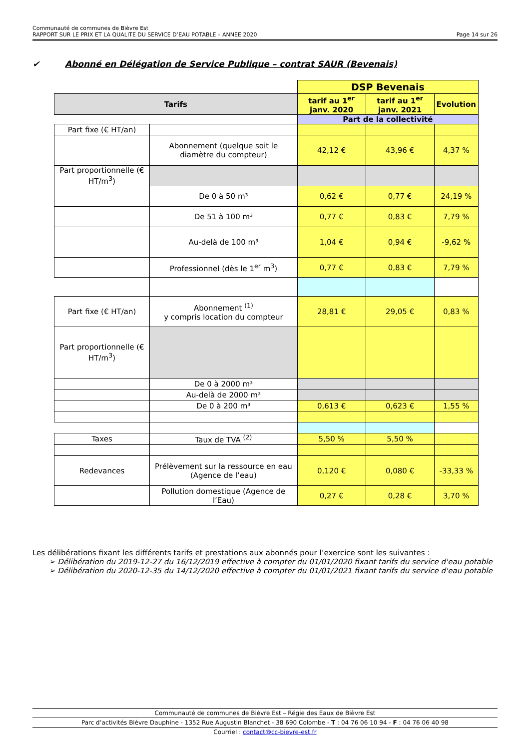Communauté de communes de Bièvre Est
RAPPORT SUR LE PRIX ET LA QUALITE DU SERVICE D’EAU POTABLE – ANNEE 2020 Page 14 sur 26
✔ Abonné en Délégation de Service Publique – contrat SAUR (Bevenais)
| | | DSP Bevenais | | |
| Tarifs | | tarif au 1<sup>er</sup> janv. 2020 | tarif au 1<sup>er</sup> janv. 2021 | Evolution |
| | | Part de la collectivité | | |
| Part fixe (€ HT/an) | | | | |
| | Abonnement (quelque soit le diamètre du compteur) | 42,12 € | 43,96 € | 4,37 % |
| Part proportionnelle (€ HT/m<sup>3</sup>) | | | | |
| | De 0 à 50 m³ | 0,62 € | 0,77 € | 24,19 % |
| | De 51 à 100 m³ | 0,77 € | 0,83 € | 7,79 % |
| | Au-delà de 100 m³ | 1,04 € | 0,94 € | -9,62 % |
| | Professionnel (dès le 1<sup>er</sup> m<sup>3</sup>) | 0,77 € | 0,83 € | 7,79 % |
| Part fixe (€ HT/an) | Abonnement <sup>(1)</sup> y compris location du compteur | 28,81 € | 29,05 € | 0,83 % |
| Part proportionnelle (€ HT/m<sup>3</sup>) | | | | |
| | De 0 à 2000 m³ | | | |
| | Au-delà de 2000 m³ | | | |
| | De 0 à 200 m³ | 0,613 € | 0,623 € | 1,55 % |
| Taxes | Taux de TVA <sup>(2)</sup> | 5,50 % | 5,50 % | |
| Redevances | Prélèvement sur la ressource en eau (Agence de l’eau) | 0,120 € | 0,080 € | -33,33 % |
| | Pollution domestique (Agence de l’Eau) | 0,27 € | 0,28 € | 3,70 % |
Les délibérations fixant les différents tarifs et prestations aux abonnés pour l’exercice sont les suivantes :
➢ Délibération du 2019-12-27 du 16/12/2019 effective à compter du 01/01/2020 fixant tarifs du service d'eau potable
➢ Délibération du 2020-12-35 du 14/12/2020 effective à compter du 01/01/2021 fixant tarifs du service d'eau potable
Communauté de communes de Bièvre Est – Régie des Eaux de Bièvre Est
Parc d’activités Bièvre Dauphine - 1352 Rue Augustin Blanchet - 38 690 Colombe - T : 04 76 06 10 94 - F : 04 76 06 40 98
Courriel : contact@cc-bievre-est.fr